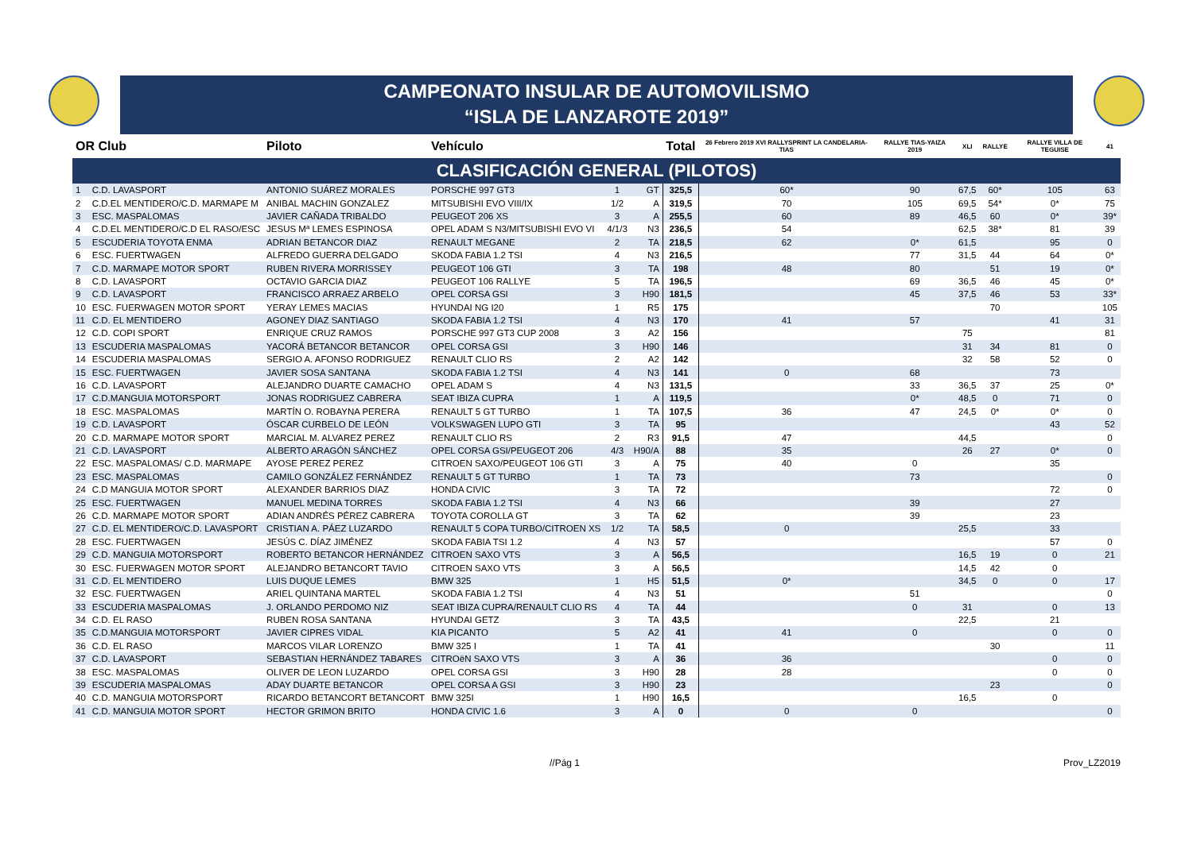CAMPEONATO INSULAR DE AUTOMOVILISMO
“ISLA DE LANZAROTE 2019”
| OR Club | | Piloto | Vehículo | | | Total | 26 Febrero 2019 XVI RALLYSPRINT LA CANDELARIA-TIAS | RALLYE TIAS-YAIZA 2019 | XLI | RALLYE | RALLYE VILLA DE TEGUISE | 41 |
| --- | --- | --- | --- | --- | --- | --- | --- | --- | --- | --- | --- | --- |
| CLASIFICACIÓN GENERAL (PILOTOS) | | | | | | | | | | | | |
| 1 | C.D. LAVASPORT | ANTONIO SUÁREZ MORALES | PORSCHE 997 GT3 | 1 | GT | 325,5 | 60* | 90 | 67,5 | 60* | 105 | 63 |
| 2 | C.D.EL MENTIDERO/C.D. MARMAPE M | ANIBAL MACHIN GONZALEZ | MITSUBISHI EVO VIII/IX | 1/2 | A | 319,5 | 70 | 105 | 69,5 | 54* | 0* | 75 |
| 3 | ESC. MASPALOMAS | JAVIER CAÑADA TRIBALDO | PEUGEOT 206 XS | 3 | A | 255,5 | 60 | 89 | 46,5 | 60 | 0* | 39* |
| 4 | C.D.EL MENTIDERO/C.D EL RASO/ESC | JESUS Mª LEMES ESPINOSA | OPEL ADAM S N3/MITSUBISHI EVO VI | 4/1/3 | N3 | 236,5 | 54 | | 62,5 | 38* | 81 | 39 |
| 5 | ESCUDERIA TOYOTA ENMA | ADRIAN BETANCOR DIAZ | RENAULT MEGANE | 2 | TA | 218,5 | 62 | 0* | 61,5 | | 95 | 0 |
| 6 | ESC. FUERTWAGEN | ALFREDO GUERRA DELGADO | SKODA FABIA 1.2 TSI | 4 | N3 | 216,5 | | 77 | 31,5 | 44 | 64 | 0* |
| 7 | C.D. MARMAPE MOTOR SPORT | RUBEN RIVERA MORRISSEY | PEUGEOT 106 GTI | 3 | TA | 198 | 48 | 80 | | 51 | 19 | 0* |
| 8 | C.D. LAVASPORT | OCTAVIO GARCIA DIAZ | PEUGEOT 106 RALLYE | 5 | TA | 196,5 | | 69 | 36,5 | 46 | 45 | 0* |
| 9 | C.D. LAVASPORT | FRANCISCO ARRAEZ ARBELO | OPEL CORSA GSI | 3 | H90 | 181,5 | | 45 | 37,5 | 46 | 53 | 33* |
| 10 | ESC. FUERWAGEN MOTOR SPORT | YERAY LEMES MACIAS | HYUNDAI NG I20 | 1 | R5 | 175 | | | | 70 | | 105 |
| 11 | C.D. EL MENTIDERO | AGONEY DIAZ SANTIAGO | SKODA FABIA 1.2 TSI | 4 | N3 | 170 | 41 | 57 | | | 41 | 31 |
| 12 | C.D. COPI SPORT | ENRIQUE CRUZ RAMOS | PORSCHE 997 GT3 CUP 2008 | 3 | A2 | 156 | | | 75 | | | 81 |
| 13 | ESCUDERIA MASPALOMAS | YACORÁ BETANCOR BETANCOR | OPEL CORSA GSI | 3 | H90 | 146 | | | 31 | 34 | 81 | 0 |
| 14 | ESCUDERIA MASPALOMAS | SERGIO A. AFONSO RODRIGUEZ | RENAULT CLIO RS | 2 | A2 | 142 | | | 32 | 58 | 52 | 0 |
| 15 | ESC. FUERTWAGEN | JAVIER SOSA SANTANA | SKODA FABIA 1.2 TSI | 4 | N3 | 141 | 0 | 68 | | | 73 | |
| 16 | C.D. LAVASPORT | ALEJANDRO DUARTE CAMACHO | OPEL ADAM S | 4 | N3 | 131,5 | | 33 | 36,5 | 37 | 25 | 0* |
| 17 | C.D.MANGUIA MOTORSPORT | JONAS RODRIGUEZ CABRERA | SEAT IBIZA CUPRA | 1 | A | 119,5 | | 0* | 48,5 | 0 | 71 | 0 |
| 18 | ESC. MASPALOMAS | MARTÍN O. ROBAYNA PERERA | RENAULT 5 GT TURBO | 1 | TA | 107,5 | 36 | 47 | 24,5 | 0* | 0* | 0 |
| 19 | C.D. LAVASPORT | ÓSCAR CURBELO DE LEÓN | VOLKSWAGEN LUPO GTI | 3 | TA | 95 | | | | | 43 | 52 |
| 20 | C.D. MARMAPE MOTOR SPORT | MARCIAL M. ALVAREZ PEREZ | RENAULT CLIO RS | 2 | R3 | 91,5 | 47 | | 44,5 | | | 0 |
| 21 | C.D. LAVASPORT | ALBERTO ARAGÓN SÁNCHEZ | OPEL CORSA GSI/PEUGEOT 206 | 4/3 | H90/A | 88 | 35 | | 26 | 27 | 0* | 0 |
| 22 | ESC. MASPALOMAS/ C.D. MARMAPE | AYOSE PEREZ PEREZ | CITROEN SAXO/PEUGEOT 106 GTI | 3 | A | 75 | 40 | 0 | | | 35 | |
| 23 | ESC. MASPALOMAS | CAMILO GONZÁLEZ FERNÁNDEZ | RENAULT 5 GT TURBO | 1 | TA | 73 | | 73 | | | | 0 |
| 24 | C.D MANGUIA MOTOR SPORT | ALEXANDER BARRIOS DIAZ | HONDA CIVIC | 3 | TA | 72 | | | | | 72 | 0 |
| 25 | ESC. FUERTWAGEN | MANUEL MEDINA TORRES | SKODA FABIA 1.2 TSI | 4 | N3 | 66 | | 39 | | | 27 | |
| 26 | C.D. MARMAPE MOTOR SPORT | ADIAN ANDRÉS PÉREZ CABRERA | TOYOTA COROLLA GT | 3 | TA | 62 | | 39 | | | 23 | |
| 27 | C.D. EL MENTIDERO/C.D. LAVASPORT | CRISTIAN A. PÁEZ LUZARDO | RENAULT 5 COPA TURBO/CITROEN XS | 1/2 | TA | 58,5 | 0 | | 25,5 | | 33 | |
| 28 | ESC. FUERTWAGEN | JESÚS C. DÍAZ JIMÉNEZ | SKODA FABIA TSI 1.2 | 4 | N3 | 57 | | | | | 57 | 0 |
| 29 | C.D. MANGUIA MOTORSPORT | ROBERTO BETANCOR HERNÁNDEZ | CITROEN SAXO VTS | 3 | A | 56,5 | | | 16,5 | 19 | 0 | 21 |
| 30 | ESC. FUERWAGEN MOTOR SPORT | ALEJANDRO BETANCORT TAVIO | CITROEN SAXO VTS | 3 | A | 56,5 | | | 14,5 | 42 | 0 | |
| 31 | C.D. EL MENTIDERO | LUIS DUQUE LEMES | BMW 325 | 1 | H5 | 51,5 | 0* | | 34,5 | 0 | 0 | 17 |
| 32 | ESC. FUERTWAGEN | ARIEL QUINTANA MARTEL | SKODA FABIA 1.2 TSI | 4 | N3 | 51 | | 51 | | | | 0 |
| 33 | ESCUDERIA MASPALOMAS | J. ORLANDO PERDOMO NIZ | SEAT IBIZA CUPRA/RENAULT CLIO RS | 4 | TA | 44 | | 0 | 31 | | 0 | 13 |
| 34 | C.D. EL RASO | RUBEN ROSA SANTANA | HYUNDAI GETZ | 3 | TA | 43,5 | | | 22,5 | | 21 | |
| 35 | C.D.MANGUIA MOTORSPORT | JAVIER CIPRES VIDAL | KIA PICANTO | 5 | A2 | 41 | 41 | 0 | | | 0 | 0 |
| 36 | C.D. EL RASO | MARCOS VILAR LORENZO | BMW 325 I | 1 | TA | 41 | | | | 30 | | 11 |
| 37 | C.D. LAVASPORT | SEBASTIAN HERNÁNDEZ TABARES | CITROëN SAXO VTS | 3 | A | 36 | 36 | | | | 0 | 0 |
| 38 | ESC. MASPALOMAS | OLIVER DE LEON LUZARDO | OPEL CORSA GSI | 3 | H90 | 28 | 28 | | | | 0 | 0 |
| 39 | ESCUDERIA MASPALOMAS | ADAY DUARTE BETANCOR | OPEL CORSA A GSI | 3 | H90 | 23 | | | | 23 | | 0 |
| 40 | C.D. MANGUIA MOTORSPORT | RICARDO BETANCORT BETANCORT | BMW 325I | 1 | H90 | 16,5 | | | 16,5 | | 0 | |
| 41 | C.D. MANGUIA MOTOR SPORT | HECTOR GRIMON BRITO | HONDA CIVIC 1.6 | 3 | A | 0 | 0 | 0 | | | | 0 |
//Pág 1 Prov_LZ2019